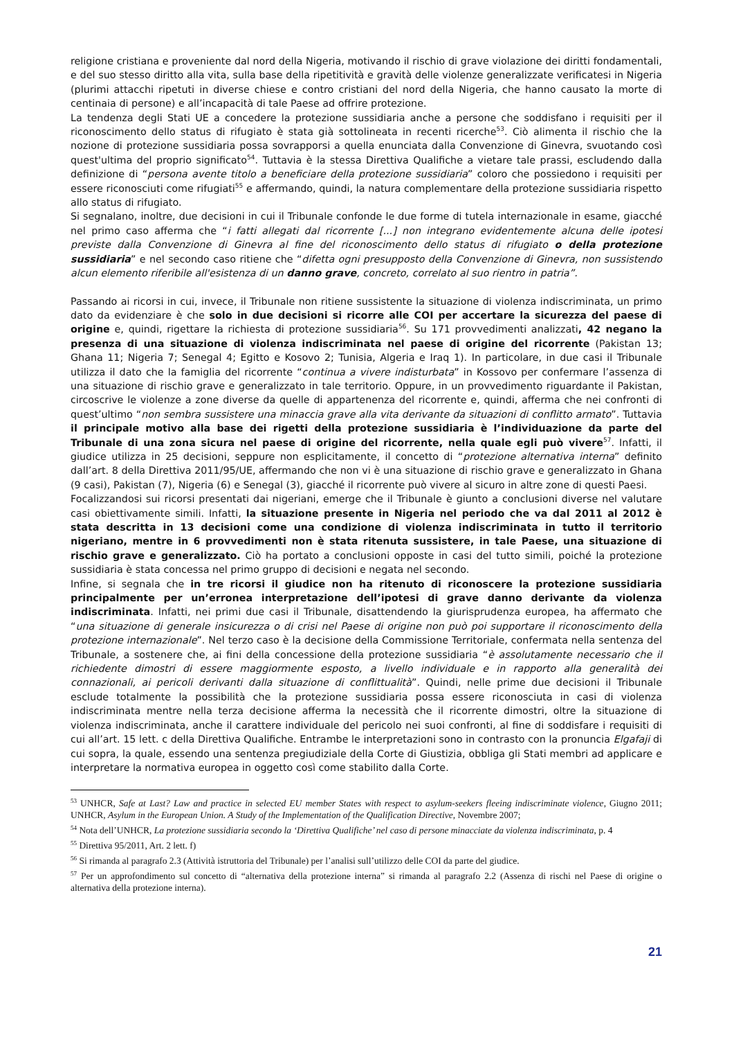religione cristiana e proveniente dal nord della Nigeria, motivando il rischio di grave violazione dei diritti fondamentali, e del suo stesso diritto alla vita, sulla base della ripetitività e gravità delle violenze generalizzate verificatesi in Nigeria (plurimi attacchi ripetuti in diverse chiese e contro cristiani del nord della Nigeria, che hanno causato la morte di centinaia di persone) e all’incapacità di tale Paese ad offrire protezione.
La tendenza degli Stati UE a concedere la protezione sussidiaria anche a persone che soddisfano i requisiti per il riconoscimento dello status di rifugiato è stata già sottolineata in recenti ricerche<sup>53</sup>. Ciò alimenta il rischio che la nozione di protezione sussidiaria possa sovrapporsi a quella enunciata dalla Convenzione di Ginevra, svuotando così quest'ultima del proprio significato<sup>54</sup>. Tuttavia è la stessa Direttiva Qualifiche a vietare tale prassi, escludendo dalla definizione di “persona avente titolo a beneficiare della protezione sussidiaria” coloro che possiedono i requisiti per essere riconosciuti come rifugiati<sup>55</sup> e affermando, quindi, la natura complementare della protezione sussidiaria rispetto allo status di rifugiato.
Si segnalano, inoltre, due decisioni in cui il Tribunale confonde le due forme di tutela internazionale in esame, giacché nel primo caso afferma che “i fatti allegati dal ricorrente [...] non integrano evidentemente alcuna delle ipotesi previste dalla Convenzione di Ginevra al fine del riconoscimento dello status di rifugiato o della protezione sussidiaria” e nel secondo caso ritiene che “difetta ogni presupposto della Convenzione di Ginevra, non sussistendo alcun elemento riferibile all'esistenza di un danno grave, concreto, correlato al suo rientro in patria”.
Passando ai ricorsi in cui, invece, il Tribunale non ritiene sussistente la situazione di violenza indiscriminata, un primo dato da evidenziare è che solo in due decisioni si ricorre alle COI per accertare la sicurezza del paese di origine e, quindi, rigettare la richiesta di protezione sussidiaria<sup>56</sup>. Su 171 provvedimenti analizzati, 42 negano la presenza di una situazione di violenza indiscriminata nel paese di origine del ricorrente (Pakistan 13; Ghana 11; Nigeria 7; Senegal 4; Egitto e Kosovo 2; Tunisia, Algeria e Iraq 1). In particolare, in due casi il Tribunale utilizza il dato che la famiglia del ricorrente “continua a vivere indisturbata” in Kossovo per confermare l’assenza di una situazione di rischio grave e generalizzato in tale territorio. Oppure, in un provvedimento riguardante il Pakistan, circoscrive le violenze a zone diverse da quelle di appartenenza del ricorrente e, quindi, afferma che nei confronti di quest’ultimo “non sembra sussistere una minaccia grave alla vita derivante da situazioni di conflitto armato”. Tuttavia il principale motivo alla base dei rigetti della protezione sussidiaria è l’individuazione da parte del Tribunale di una zona sicura nel paese di origine del ricorrente, nella quale egli può vivere<sup>57</sup>. Infatti, il giudice utilizza in 25 decisioni, seppure non esplicitamente, il concetto di “protezione alternativa interna” definito dall’art. 8 della Direttiva 2011/95/UE, affermando che non vi è una situazione di rischio grave e generalizzato in Ghana (9 casi), Pakistan (7), Nigeria (6) e Senegal (3), giacché il ricorrente può vivere al sicuro in altre zone di questi Paesi.
Focalizzandosi sui ricorsi presentati dai nigeriani, emerge che il Tribunale è giunto a conclusioni diverse nel valutare casi obiettivamente simili. Infatti, la situazione presente in Nigeria nel periodo che va dal 2011 al 2012 è stata descritta in 13 decisioni come una condizione di violenza indiscriminata in tutto il territorio nigeriano, mentre in 6 provvedimenti non è stata ritenuta sussistere, in tale Paese, una situazione di rischio grave e generalizzato. Ciò ha portato a conclusioni opposte in casi del tutto simili, poiché la protezione sussidiaria è stata concessa nel primo gruppo di decisioni e negata nel secondo.
Infine, si segnala che in tre ricorsi il giudice non ha ritenuto di riconoscere la protezione sussidiaria principalmente per un’erronea interpretazione dell’ipotesi di grave danno derivante da violenza indiscriminata. Infatti, nei primi due casi il Tribunale, disattendendo la giurisprudenza europea, ha affermato che “una situazione di generale insicurezza o di crisi nel Paese di origine non può poi supportare il riconoscimento della protezione internazionale”. Nel terzo caso è la decisione della Commissione Territoriale, confermata nella sentenza del Tribunale, a sostenere che, ai fini della concessione della protezione sussidiaria “è assolutamente necessario che il richiedente dimostri di essere maggiormente esposto, a livello individuale e in rapporto alla generalità dei connazionali, ai pericoli derivanti dalla situazione di conflittualità”. Quindi, nelle prime due decisioni il Tribunale esclude totalmente la possibilità che la protezione sussidiaria possa essere riconosciuta in casi di violenza indiscriminata mentre nella terza decisione afferma la necessità che il ricorrente dimostri, oltre la situazione di violenza indiscriminata, anche il carattere individuale del pericolo nei suoi confronti, al fine di soddisfare i requisiti di cui all’art. 15 lett. c della Direttiva Qualifiche. Entrambe le interpretazioni sono in contrasto con la pronuncia Elgafaji di cui sopra, la quale, essendo una sentenza pregiudiziale della Corte di Giustizia, obbliga gli Stati membri ad applicare e interpretare la normativa europea in oggetto così come stabilito dalla Corte.
<sup>53</sup> UNHCR, Safe at Last? Law and practice in selected EU member States with respect to asylum-seekers fleeing indiscriminate violence, Giugno 2011; UNHCR, Asylum in the European Union. A Study of the Implementation of the Qualification Directive, Novembre 2007;
<sup>54</sup> Nota dell’UNHCR, La protezione sussidiaria secondo la ‘Direttiva Qualifiche’ nel caso di persone minacciate da violenza indiscriminata, p. 4
<sup>55</sup> Direttiva 95/2011, Art. 2 lett. f)
<sup>56</sup> Si rimanda al paragrafo 2.3 (Attività istruttoria del Tribunale) per l’analisi sull’utilizzo delle COI da parte del giudice.
<sup>57</sup> Per un approfondimento sul concetto di “alternativa della protezione interna” si rimanda al paragrafo 2.2 (Assenza di rischi nel Paese di origine o alternativa della protezione interna).
21